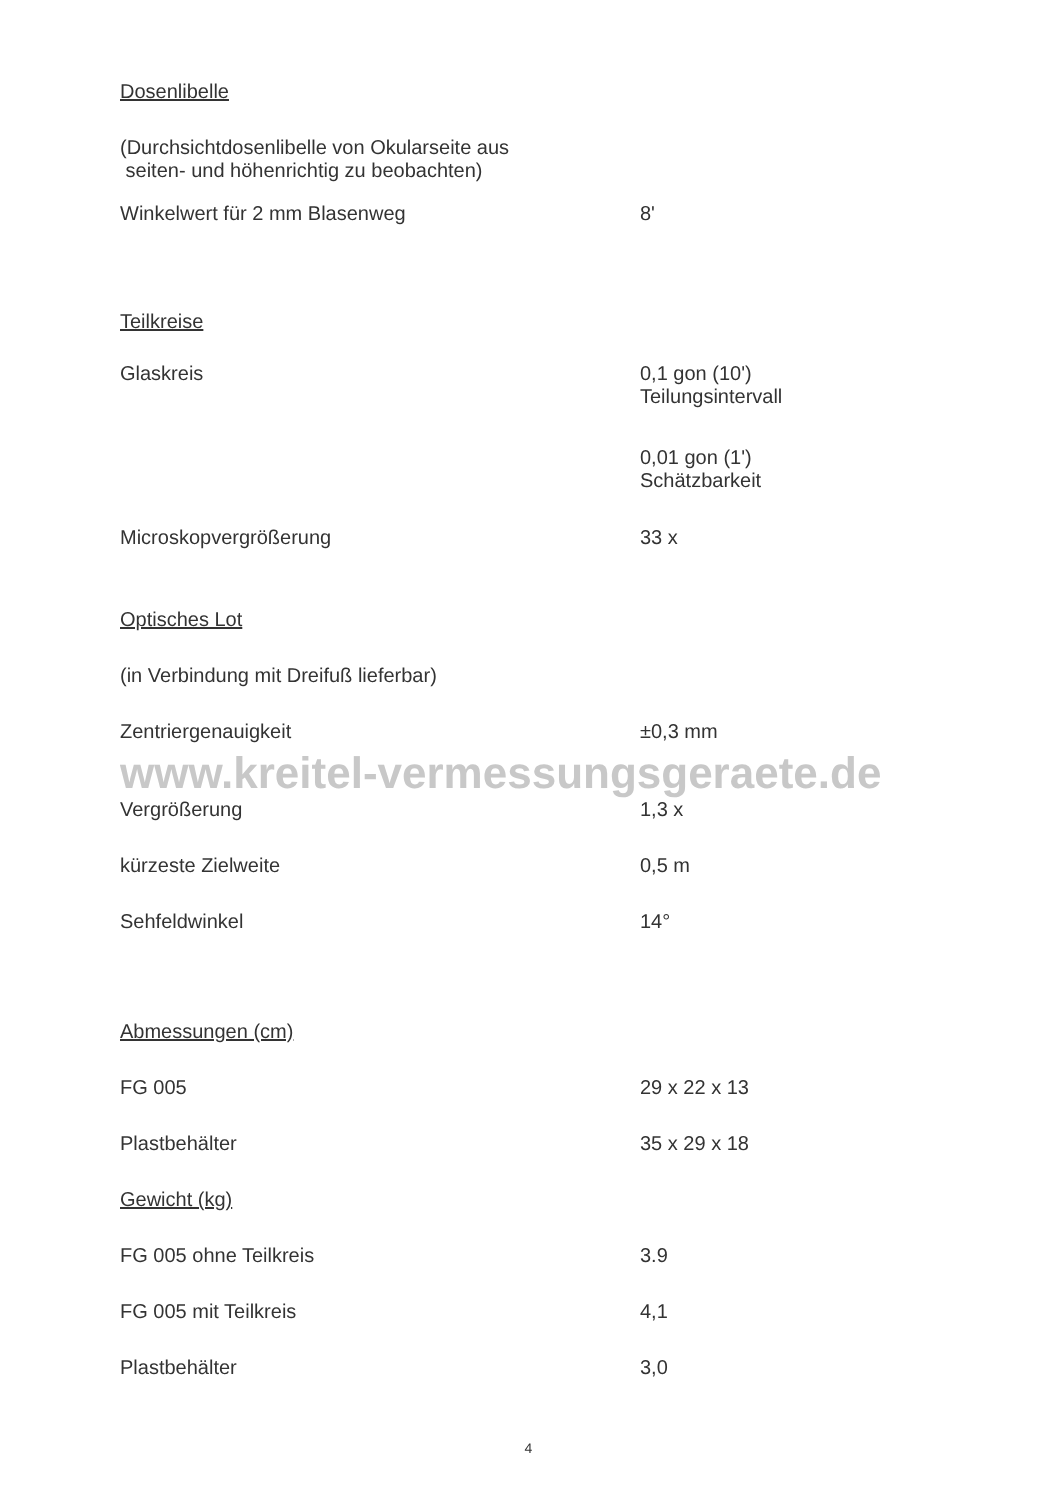| Dosenlibelle | |
| (Durchsichtdosenlibelle von Okularseite aus seiten- und höhenrichtig zu beobachten) | |
| Winkelwert für 2 mm Blasenweg | 8' |
| Teilkreise | |
| Glaskreis | 0,1 gon (10') Teilungsintervall |
| | 0,01 gon (1') Schätzbarkeit |
| Microskopvergrößerung | 33 x |
| Optisches Lot | |
| (in Verbindung mit Dreifuß lieferbar) | |
| Zentriergenauigkeit | ±0,3 mm |
| www.kreitel-vermessungsgeraete.de | |
| Vergrößerung | 1,3 x |
| kürzeste Zielweite | 0,5 m |
| Sehfeldwinkel | 14° |
| Abmessungen (cm) | |
| FG 005 | 29 x 22 x 13 |
| Plastbehälter | 35 x 29 x 18 |
| Gewicht (kg) | |
| FG 005 ohne Teilkreis | 3.9 |
| FG 005 mit Teilkreis | 4,1 |
| Plastbehälter | 3,0 |
4